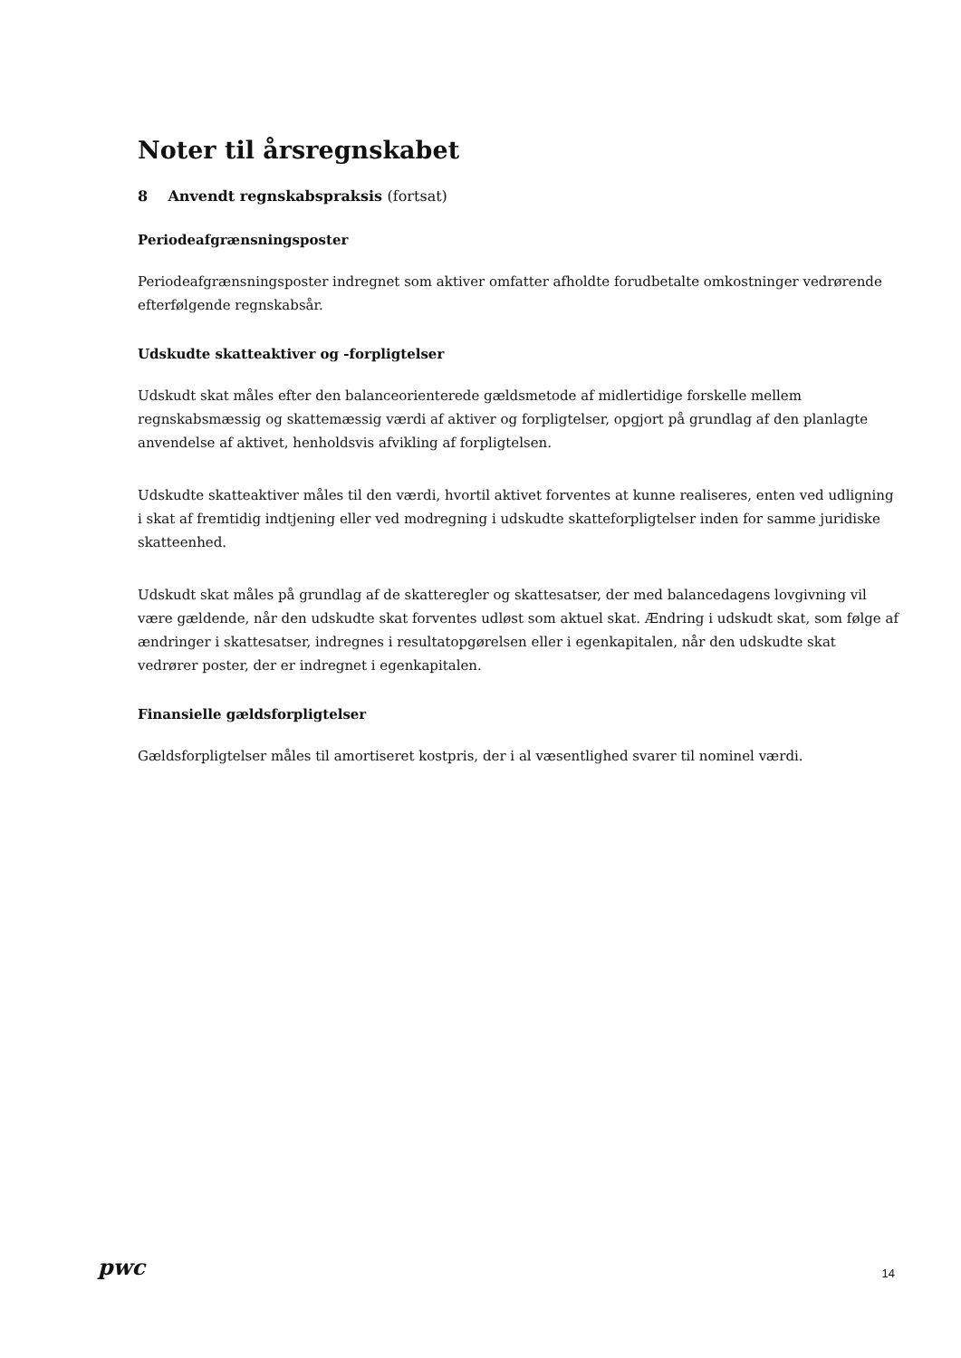Noter til årsregnskabet
8 Anvendt regnskabspraksis (fortsat)
Periodeafgrænsningsposter
Periodeafgrænsningsposter indregnet som aktiver omfatter afholdte forudbetalte omkostninger vedrørende efterfølgende regnskabsår.
Udskudte skatteaktiver og -forpligtelser
Udskudt skat måles efter den balanceorienterede gældsmetode af midlertidige forskelle mellem regnskabsmæssig og skattemæssig værdi af aktiver og forpligtelser, opgjort på grundlag af den planlagte anvendelse af aktivet, henholdsvis afvikling af forpligtelsen.
Udskudte skatteaktiver måles til den værdi, hvortil aktivet forventes at kunne realiseres, enten ved udligning i skat af fremtidig indtjening eller ved modregning i udskudte skatteforpligtelser inden for samme juridiske skatteenhed.
Udskudt skat måles på grundlag af de skatteregler og skattesatser, der med balancedagens lovgivning vil være gældende, når den udskudte skat forventes udløst som aktuel skat. Ændring i udskudt skat, som følge af ændringer i skattesatser, indregnes i resultatopgørelsen eller i egenkapitalen, når den udskudte skat vedrører poster, der er indregnet i egenkapitalen.
Finansielle gældsforpligtelser
Gældsforpligtelser måles til amortiseret kostpris, der i al væsentlighed svarer til nominel værdi.
pwc 14